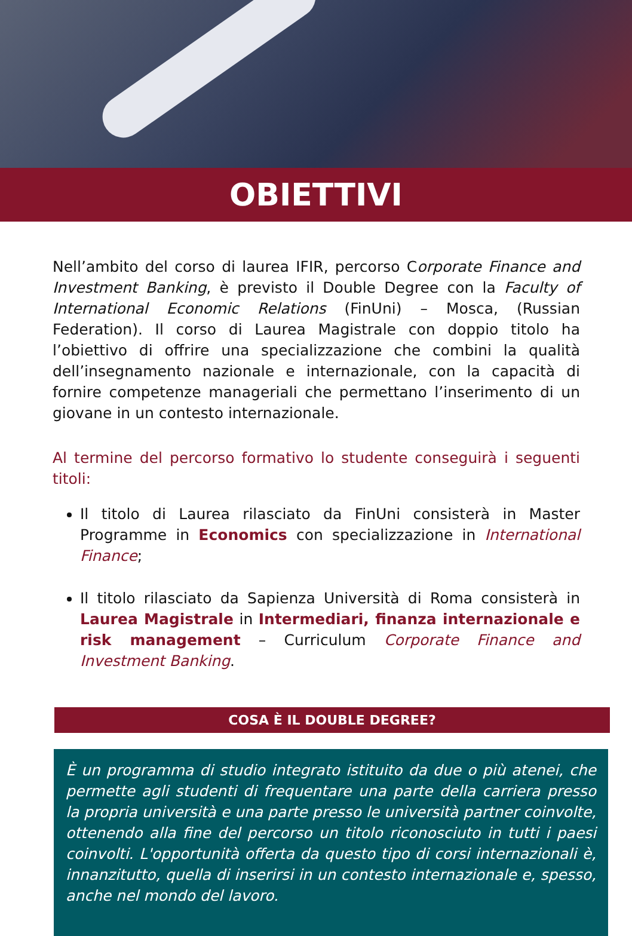OBIETTIVI
Nell’ambito del corso di laurea IFIR, percorso Corporate Finance and Investment Banking, è previsto il Double Degree con la Faculty of International Economic Relations (FinUni) – Mosca, (Russian Federation). Il corso di Laurea Magistrale con doppio titolo ha l’obiettivo di offrire una specializzazione che combini la qualità dell’insegnamento nazionale e internazionale, con la capacità di fornire competenze manageriali che permettano l’inserimento di un giovane in un contesto internazionale.
Al termine del percorso formativo lo studente conseguirà i seguenti titoli:
Il titolo di Laurea rilasciato da FinUni consisterà in Master Programme in Economics con specializzazione in International Finance;
Il titolo rilasciato da Sapienza Università di Roma consisterà in Laurea Magistrale in Intermediari, finanza internazionale e risk management – Curriculum Corporate Finance and Investment Banking.
COSA È IL DOUBLE DEGREE?
È un programma di studio integrato istituito da due o più atenei, che permette agli studenti di frequentare una parte della carriera presso la propria università e una parte presso le università partner coinvolte, ottenendo alla fine del percorso un titolo riconosciuto in tutti i paesi coinvolti. L'opportunità offerta da questo tipo di corsi internazionali è, innanzitutto, quella di inserirsi in un contesto internazionale e, spesso, anche nel mondo del lavoro.